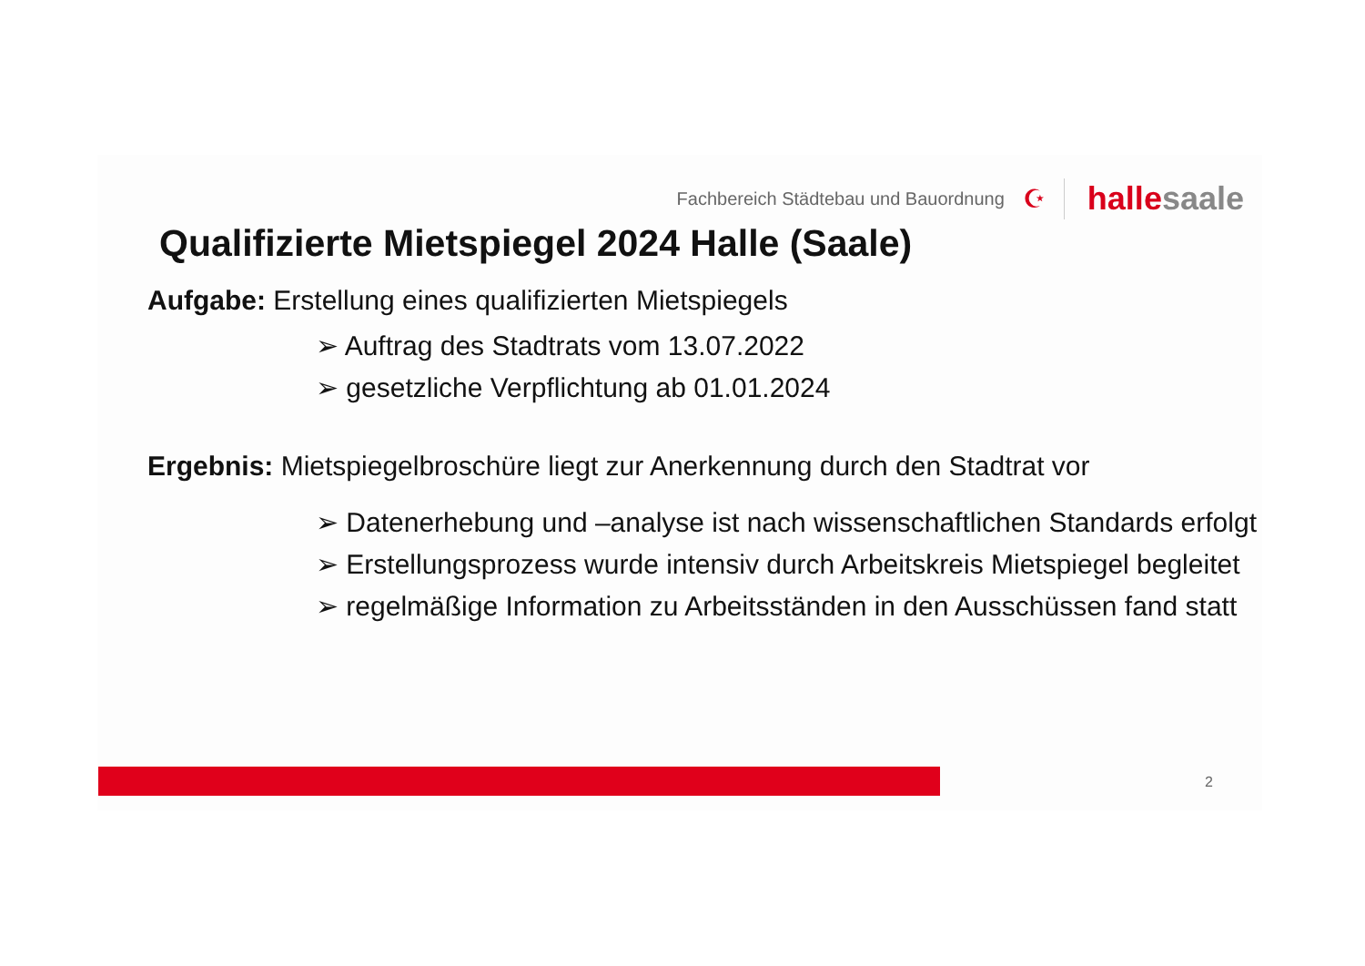Fachbereich Städtebau und Bauordnung ☪
hallesaale
Qualifizierte Mietspiegel 2024 Halle (Saale)
Aufgabe: Erstellung eines qualifizierten Mietspiegels
➢ Auftrag des Stadtrats vom 13.07.2022
➢ gesetzliche Verpflichtung ab 01.01.2024
Ergebnis: Mietspiegelbroschüre liegt zur Anerkennung durch den Stadtrat vor
➢ Datenerhebung und –analyse ist nach wissenschaftlichen Standards erfolgt
➢ Erstellungsprozess wurde intensiv durch Arbeitskreis Mietspiegel begleitet
➢ regelmäßige Information zu Arbeitsständen in den Ausschüssen fand statt
2